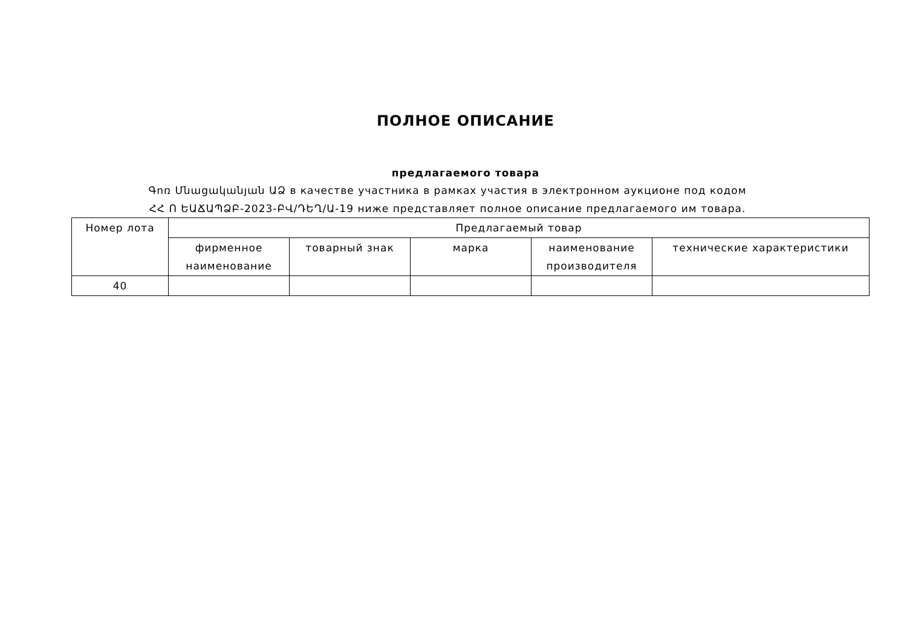ПОЛНОЕ ОПИСАНИЕ
предлагаемого товара
Գոռ Մնացականյան ԱՁ в качестве участника в рамках участия в электронном аукционе под кодом ՀՀ Ո ԵԱՃԱՊՁԲ-2023-ԲՎ/ԴԵՂ/Ա-19 ниже представляет полное описание предлагаемого им товара.
| Номер лота | Предлагаемый товар | | | | |
| --- | --- | --- | --- | --- | --- |
| | фирменное наименование | товарный знак | марка | наименование производителя | технические характеристики |
| 40 | | | | | |